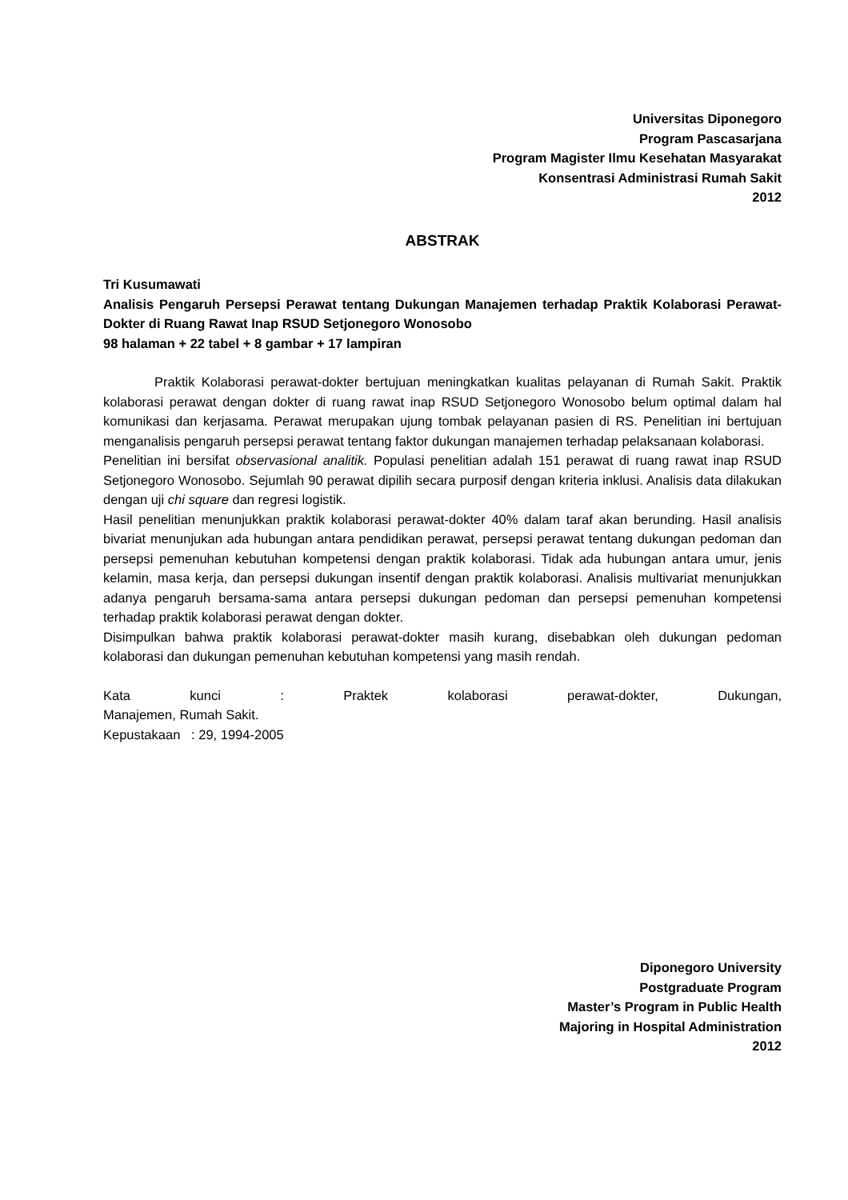Universitas Diponegoro
Program Pascasarjana
Program Magister Ilmu Kesehatan Masyarakat
Konsentrasi Administrasi Rumah Sakit
2012
ABSTRAK
Tri Kusumawati
Analisis Pengaruh Persepsi Perawat tentang Dukungan Manajemen terhadap Praktik Kolaborasi Perawat-Dokter di Ruang Rawat Inap RSUD Setjonegoro Wonosobo
98 halaman + 22 tabel + 8 gambar + 17 lampiran
Praktik Kolaborasi perawat-dokter bertujuan meningkatkan kualitas pelayanan di Rumah Sakit. Praktik kolaborasi perawat dengan dokter di ruang rawat inap RSUD Setjonegoro Wonosobo belum optimal dalam hal komunikasi dan kerjasama. Perawat merupakan ujung tombak pelayanan pasien di RS. Penelitian ini bertujuan menganalisis pengaruh persepsi perawat tentang faktor dukungan manajemen terhadap pelaksanaan kolaborasi.
Penelitian ini bersifat observasional analitik. Populasi penelitian adalah 151 perawat di ruang rawat inap RSUD Setjonegoro Wonosobo. Sejumlah 90 perawat dipilih secara purposif dengan kriteria inklusi. Analisis data dilakukan dengan uji chi square dan regresi logistik.
Hasil penelitian menunjukkan praktik kolaborasi perawat-dokter 40% dalam taraf akan berunding. Hasil analisis bivariat menunjukan ada hubungan antara pendidikan perawat, persepsi perawat tentang dukungan pedoman dan persepsi pemenuhan kebutuhan kompetensi dengan praktik kolaborasi. Tidak ada hubungan antara umur, jenis kelamin, masa kerja, dan persepsi dukungan insentif dengan praktik kolaborasi. Analisis multivariat menunjukkan adanya pengaruh bersama-sama antara persepsi dukungan pedoman dan persepsi pemenuhan kompetensi terhadap praktik kolaborasi perawat dengan dokter.
Disimpulkan bahwa praktik kolaborasi perawat-dokter masih kurang, disebabkan oleh dukungan pedoman kolaborasi dan dukungan pemenuhan kebutuhan kompetensi yang masih rendah.
Kata kunci : Praktek kolaborasi perawat-dokter, Dukungan,
Manajemen, Rumah Sakit.
Kepustakaan : 29, 1994-2005
Diponegoro University
Postgraduate Program
Master’s Program in Public Health
Majoring in Hospital Administration
2012